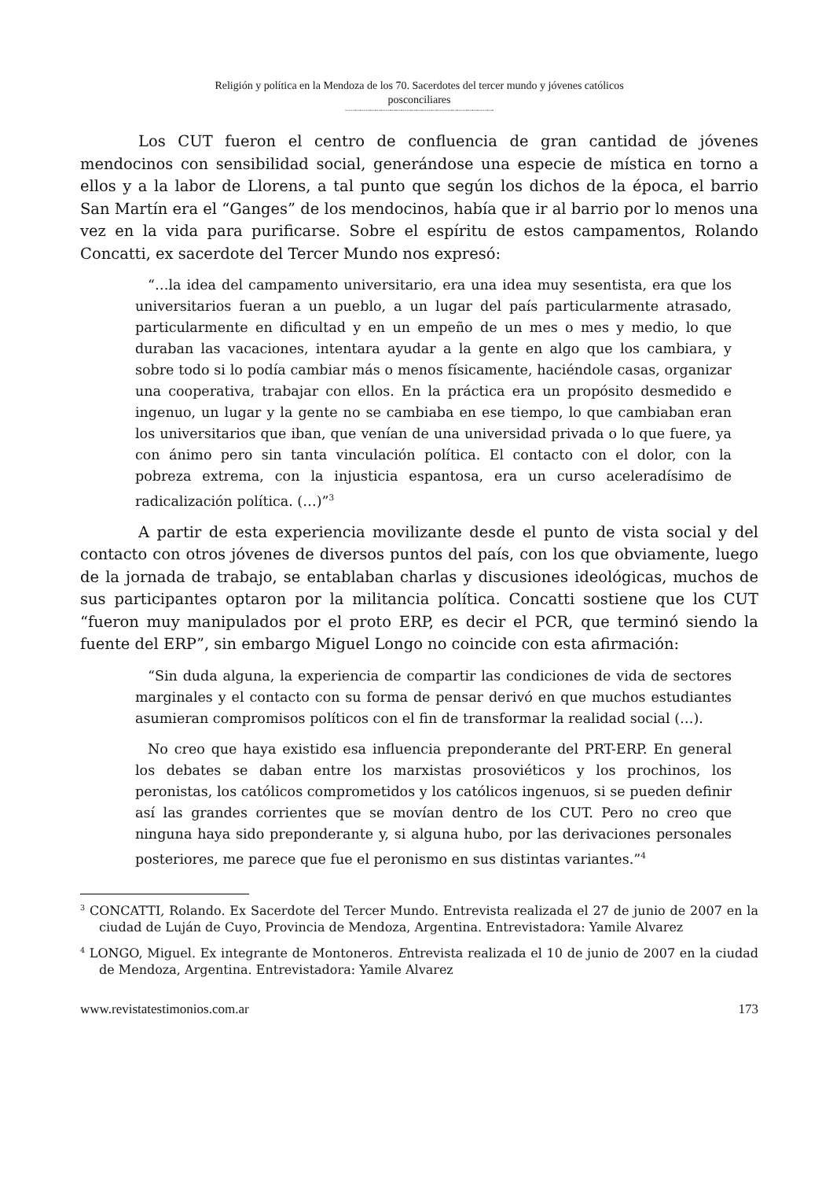Religión y política en la Mendoza de los 70. Sacerdotes del tercer mundo y jóvenes católicos
posconciliares
--------------------------------------------------------------------------------
Los CUT fueron el centro de confluencia de gran cantidad de jóvenes mendocinos con sensibilidad social, generándose una especie de mística en torno a ellos y a la labor de Llorens, a tal punto que según los dichos de la época, el barrio San Martín era el “Ganges” de los mendocinos, había que ir al barrio por lo menos una vez en la vida para purificarse. Sobre el espíritu de estos campamentos, Rolando Concatti, ex sacerdote del Tercer Mundo nos expresó:
“…la idea del campamento universitario, era una idea muy sesentista, era que los universitarios fueran a un pueblo, a un lugar del país particularmente atrasado, particularmente en dificultad y en un empeño de un mes o mes y medio, lo que duraban las vacaciones, intentara ayudar a la gente en algo que los cambiara, y sobre todo si lo podía cambiar más o menos físicamente, haciéndole casas, organizar una cooperativa, trabajar con ellos. En la práctica era un propósito desmedido e ingenuo, un lugar y la gente no se cambiaba en ese tiempo, lo que cambiaban eran los universitarios que iban, que venían de una universidad privada o lo que fuere, ya con ánimo pero sin tanta vinculación política. El contacto con el dolor, con la pobreza extrema, con la injusticia espantosa, era un curso aceleradísimo de radicalización política. (…)”<sup>3</sup>
A partir de esta experiencia movilizante desde el punto de vista social y del contacto con otros jóvenes de diversos puntos del país, con los que obviamente, luego de la jornada de trabajo, se entablaban charlas y discusiones ideológicas, muchos de sus participantes optaron por la militancia política. Concatti sostiene que los CUT “fueron muy manipulados por el proto ERP, es decir el PCR, que terminó siendo la fuente del ERP”, sin embargo Miguel Longo no coincide con esta afirmación:
“Sin duda alguna, la experiencia de compartir las condiciones de vida de sectores marginales y el contacto con su forma de pensar derivó en que muchos estudiantes asumieran compromisos políticos con el fin de transformar la realidad social (…).
No creo que haya existido esa influencia preponderante del PRT-ERP. En general los debates se daban entre los marxistas prosoviéticos y los prochinos, los peronistas, los católicos comprometidos y los católicos ingenuos, si se pueden definir así las grandes corrientes que se movían dentro de los CUT. Pero no creo que ninguna haya sido preponderante y, si alguna hubo, por las derivaciones personales posteriores, me parece que fue el peronismo en sus distintas variantes.”<sup>4</sup>
<sup>3</sup> CONCATTI, Rolando. Ex Sacerdote del Tercer Mundo. Entrevista realizada el 27 de junio de 2007 en la ciudad de Luján de Cuyo, Provincia de Mendoza, Argentina. Entrevistadora: Yamile Alvarez
<sup>4</sup> LONGO, Miguel. Ex integrante de Montoneros. Entrevista realizada el 10 de junio de 2007 en la ciudad de Mendoza, Argentina. Entrevistadora: Yamile Alvarez
www.revistatestimonios.com.ar 173